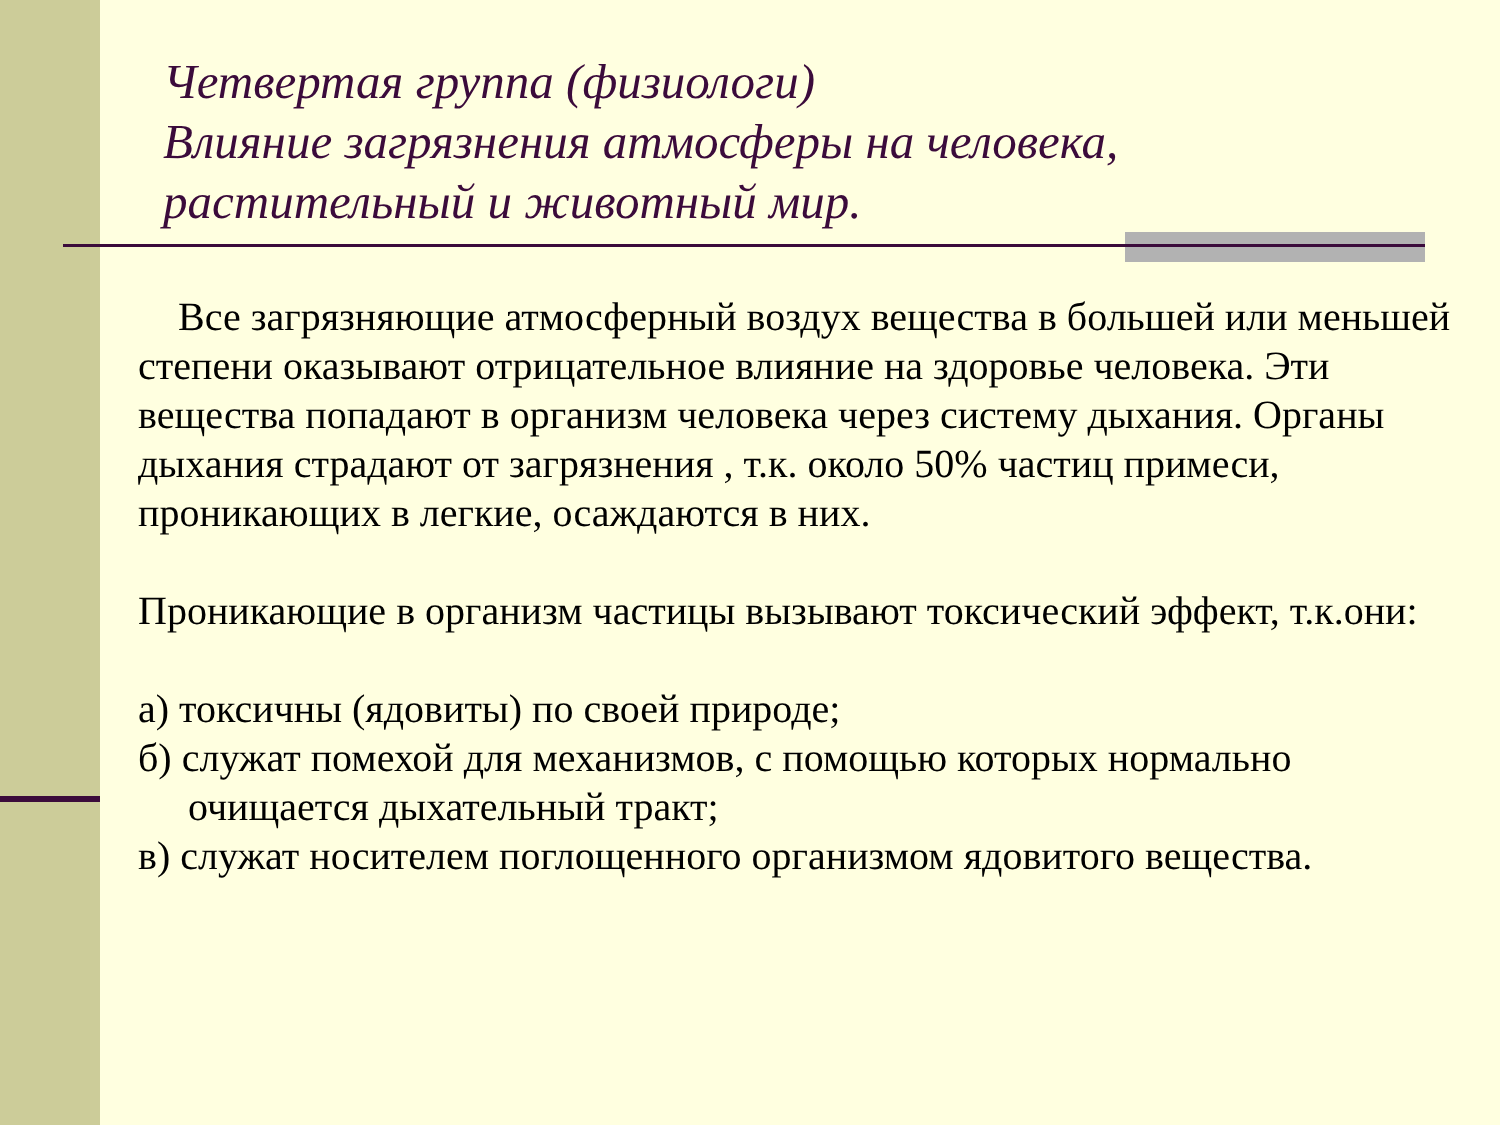Четвертая группа (физиологи)
Влияние загрязнения атмосферы на человека, растительный и животный мир.
Все загрязняющие атмосферный воздух вещества в большей или меньшей степени оказывают отрицательное влияние на здоровье человека. Эти вещества попадают в организм человека через систему дыхания. Органы дыхания страдают от загрязнения , т.к. около 50% частиц примеси, проникающих в легкие, осаждаются в них.
Проникающие в организм частицы вызывают токсический эффект, т.к.они:
а) токсичны (ядовиты) по своей природе;
б) служат помехой для механизмов, с помощью которых нормально
очищается дыхательный тракт;
в) служат носителем поглощенного организмом ядовитого вещества.